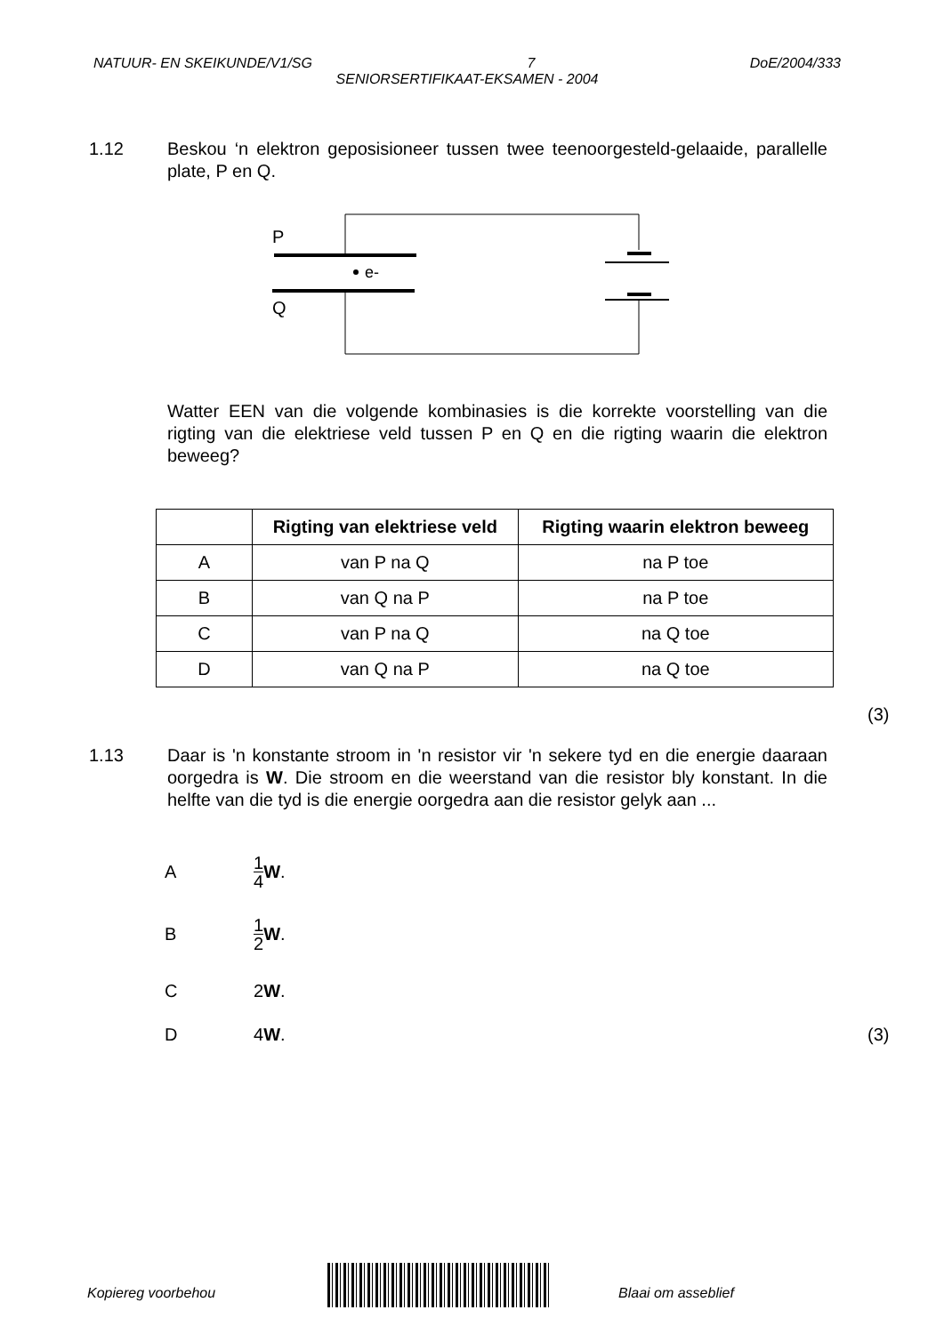NATUUR- EN SKEIKUNDE/V1/SG 7 DoE/2004/333
SENIORSERTIFIKAAT-EKSAMEN - 2004
1.12 Beskou ‘n elektron geposisioneer tussen twee teenoorgesteld-gelaaide, parallelle plate, P en Q.
P
Q
e-
Watter EEN van die volgende kombinasies is die korrekte voorstelling van die rigting van die elektriese veld tussen P en Q en die rigting waarin die elektron beweeg?
| | Rigting van elektriese veld | Rigting waarin elektron beweeg |
| --- | --- | --- |
| A | van P na Q | na P toe |
| B | van Q na P | na P toe |
| C | van P na Q | na Q toe |
| D | van Q na P | na Q toe |
(3)
1.13 Daar is 'n konstante stroom in 'n resistor vir 'n sekere tyd en die energie daaraan oorgedra is W. Die stroom en die weerstand van die resistor bly konstant. In die helfte van die tyd is die energie oorgedra aan die resistor gelyk aan ...
A
1 4 W.
B
1 2 W.
C
2 W.
D
4 W.
(3)
Kopiereg voorbehou Blaai om asseblief